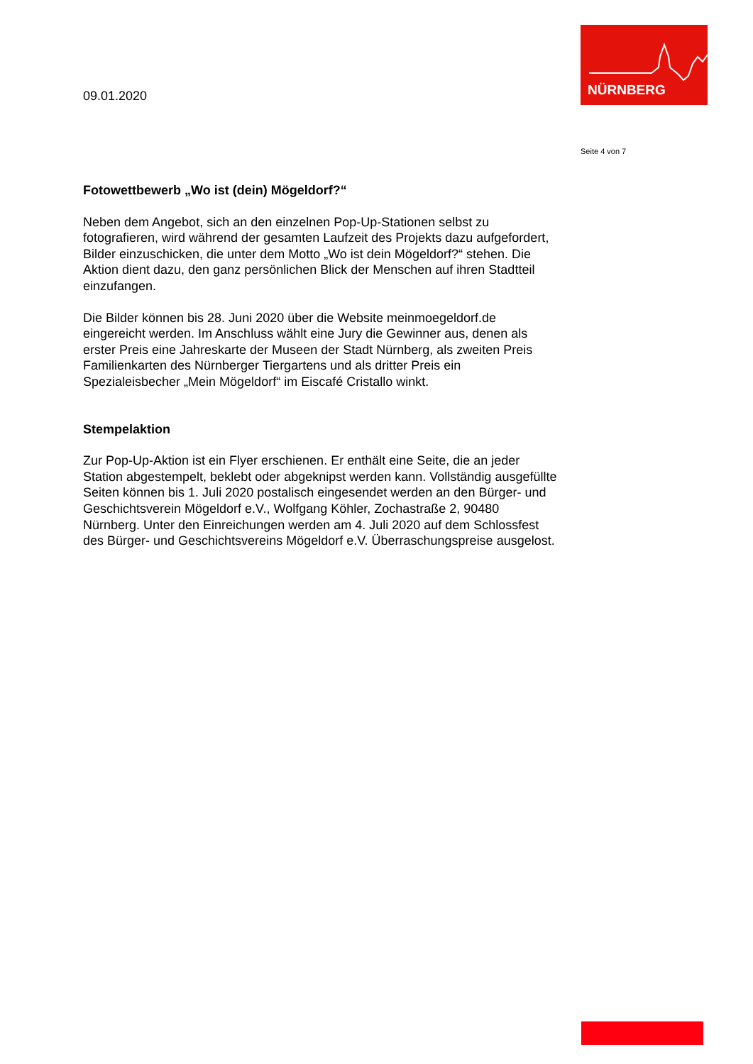NÜRNBERG
09.01.2020
Seite 4 von 7
Fotowettbewerb „Wo ist (dein) Mögeldorf?“
Neben dem Angebot, sich an den einzelnen Pop-Up-Stationen selbst zu fotografieren, wird während der gesamten Laufzeit des Projekts dazu aufgefordert, Bilder einzuschicken, die unter dem Motto „Wo ist dein Mögeldorf?“ stehen. Die Aktion dient dazu, den ganz persönlichen Blick der Menschen auf ihren Stadtteil einzufangen.
Die Bilder können bis 28. Juni 2020 über die Website meinmoegeldorf.de eingereicht werden. Im Anschluss wählt eine Jury die Gewinner aus, denen als erster Preis eine Jahreskarte der Museen der Stadt Nürnberg, als zweiten Preis Familienkarten des Nürnberger Tiergartens und als dritter Preis ein Spezialeisbecher „Mein Mögeldorf“ im Eiscafé Cristallo winkt.
Stempelaktion
Zur Pop-Up-Aktion ist ein Flyer erschienen. Er enthält eine Seite, die an jeder Station abgestempelt, beklebt oder abgeknipst werden kann. Vollständig ausgefüllte Seiten können bis 1. Juli 2020 postalisch eingesendet werden an den Bürger- und Geschichtsverein Mögeldorf e.V., Wolfgang Köhler, Zochastraße 2, 90480 Nürnberg. Unter den Einreichungen werden am 4. Juli 2020 auf dem Schlossfest des Bürger- und Geschichtsvereins Mögeldorf e.V. Überraschungspreise ausgelost.